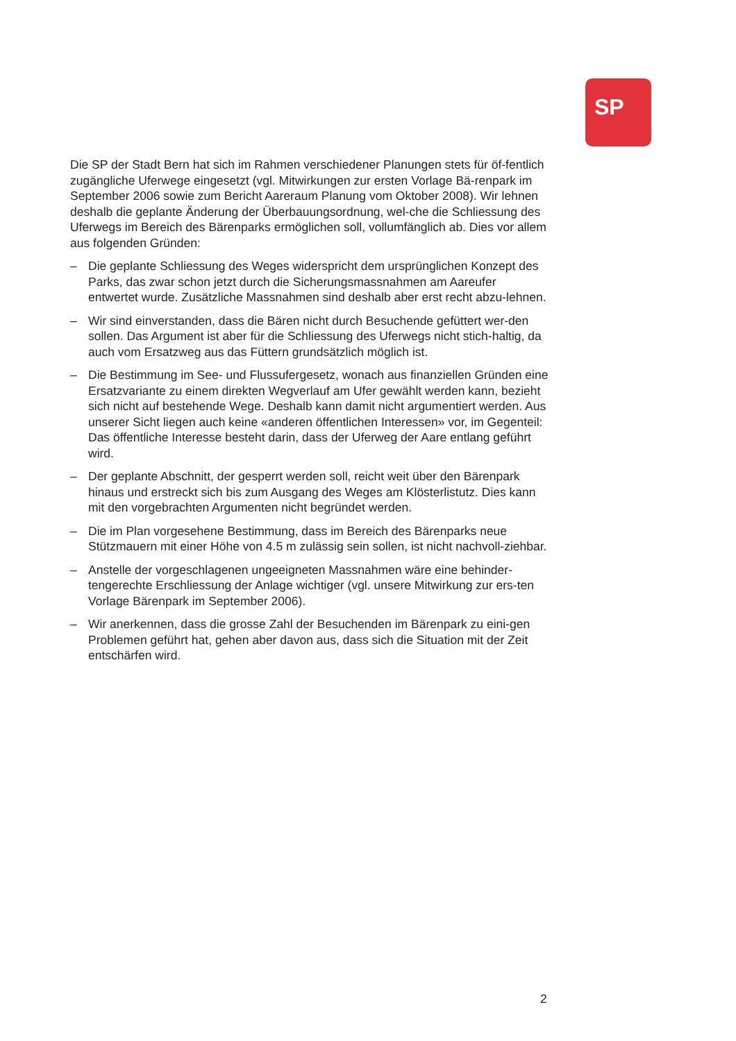SP
Die SP der Stadt Bern hat sich im Rahmen verschiedener Planungen stets für öf-fentlich zugängliche Uferwege eingesetzt (vgl. Mitwirkungen zur ersten Vorlage Bä-renpark im September 2006 sowie zum Bericht Aareraum Planung vom Oktober 2008). Wir lehnen deshalb die geplante Änderung der Überbauungsordnung, wel-che die Schliessung des Uferwegs im Bereich des Bärenparks ermöglichen soll, vollumfänglich ab. Dies vor allem aus folgenden Gründen:
– Die geplante Schliessung des Weges widerspricht dem ursprünglichen Konzept des Parks, das zwar schon jetzt durch die Sicherungsmassnahmen am Aareufer entwertet wurde. Zusätzliche Massnahmen sind deshalb aber erst recht abzu-lehnen.
– Wir sind einverstanden, dass die Bären nicht durch Besuchende gefüttert wer-den sollen. Das Argument ist aber für die Schliessung des Uferwegs nicht stich-haltig, da auch vom Ersatzweg aus das Füttern grundsätzlich möglich ist.
– Die Bestimmung im See- und Flussufergesetz, wonach aus finanziellen Gründen eine Ersatzvariante zu einem direkten Wegverlauf am Ufer gewählt werden kann, bezieht sich nicht auf bestehende Wege. Deshalb kann damit nicht argumentiert werden. Aus unserer Sicht liegen auch keine «anderen öffentlichen Interessen» vor, im Gegenteil: Das öffentliche Interesse besteht darin, dass der Uferweg der Aare entlang geführt wird.
– Der geplante Abschnitt, der gesperrt werden soll, reicht weit über den Bärenpark hinaus und erstreckt sich bis zum Ausgang des Weges am Klösterlistutz. Dies kann mit den vorgebrachten Argumenten nicht begründet werden.
– Die im Plan vorgesehene Bestimmung, dass im Bereich des Bärenparks neue Stützmauern mit einer Höhe von 4.5 m zulässig sein sollen, ist nicht nachvoll-ziehbar.
– Anstelle der vorgeschlagenen ungeeigneten Massnahmen wäre eine behinder-tengerechte Erschliessung der Anlage wichtiger (vgl. unsere Mitwirkung zur ers-ten Vorlage Bärenpark im September 2006).
– Wir anerkennen, dass die grosse Zahl der Besuchenden im Bärenpark zu eini-gen Problemen geführt hat, gehen aber davon aus, dass sich die Situation mit der Zeit entschärfen wird.
2